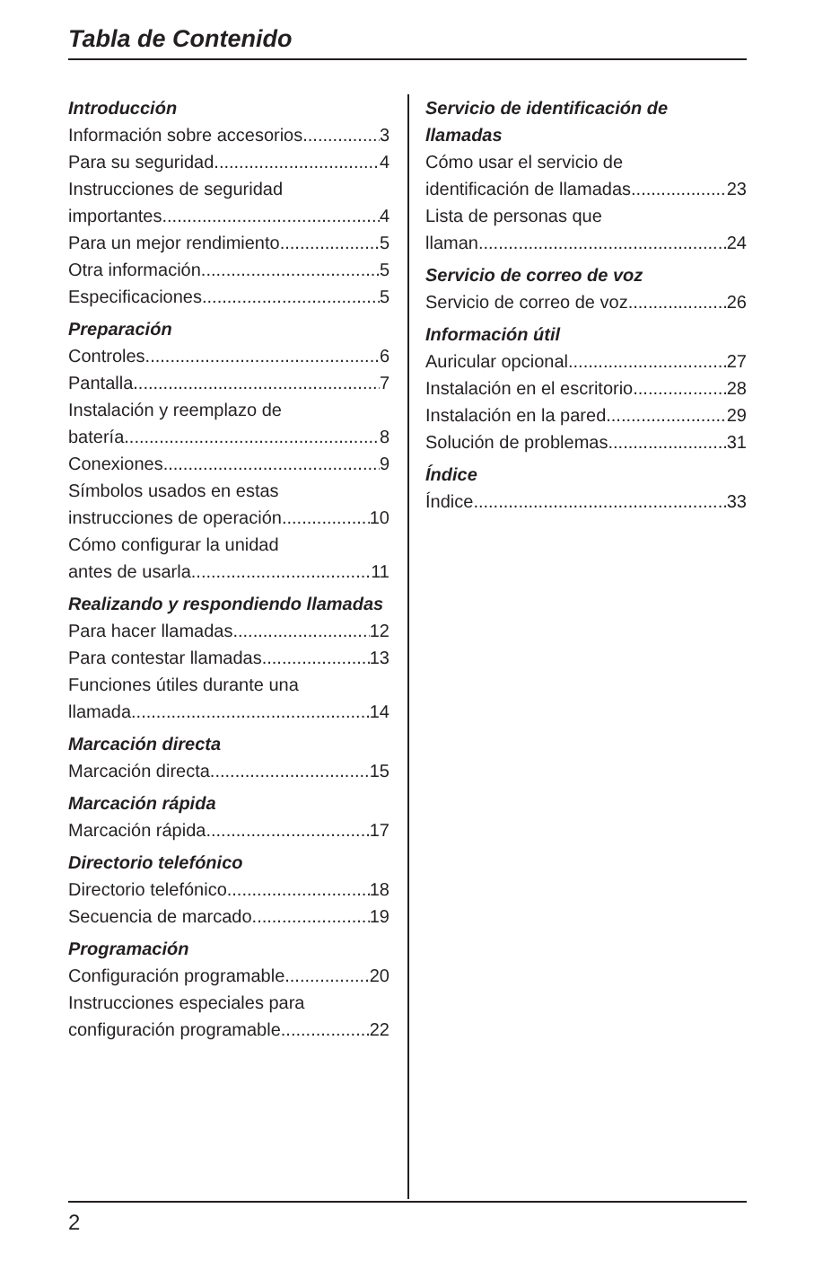Tabla de Contenido
Introducción
Información sobre accesorios 3
Para su seguridad 4
Instrucciones de seguridad
importantes 4
Para un mejor rendimiento 5
Otra información 5
Especificaciones 5
Preparación
Controles 6
Pantalla 7
Instalación y reemplazo de
batería 8
Conexiones 9
Símbolos usados en estas
instrucciones de operación 10
Cómo configurar la unidad
antes de usarla 11
Realizando y respondiendo llamadas
Para hacer llamadas 12
Para contestar llamadas 13
Funciones útiles durante una
llamada 14
Marcación directa
Marcación directa 15
Marcación rápida
Marcación rápida 17
Directorio telefónico
Directorio telefónico 18
Secuencia de marcado 19
Programación
Configuración programable 20
Instrucciones especiales para
configuración programable 22
Servicio de identificación de llamadas
Cómo usar el servicio de
identificación de llamadas 23
Lista de personas que
llaman 24
Servicio de correo de voz
Servicio de correo de voz 26
Información útil
Auricular opcional 27
Instalación en el escritorio 28
Instalación en la pared 29
Solución de problemas 31
Índice
Índice 33
2